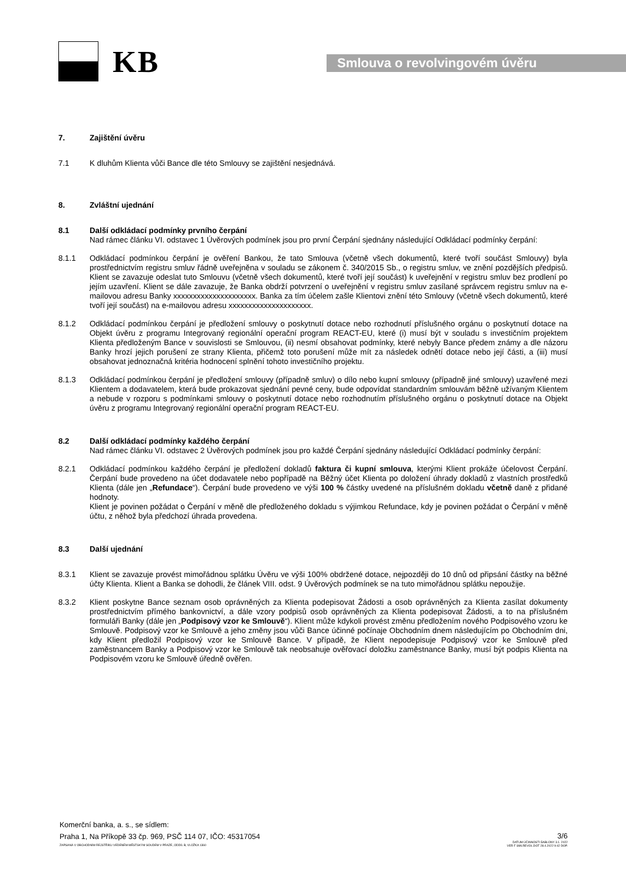KB
Smlouva o revolvingovém úvěru
7. Zajištění úvěru
7.1 K dluhům Klienta vůči Bance dle této Smlouvy se zajištění nesjednává.
8. Zvláštní ujednání
8.1 Další odkládací podmínky prvního čerpání
Nad rámec článku VI. odstavec 1 Úvěrových podmínek jsou pro první Čerpání sjednány následující Odkládací podmínky čerpání:
8.1.1 Odkládací podmínkou čerpání je ověření Bankou, že tato Smlouva (včetně všech dokumentů, které tvoří součást Smlouvy) byla prostřednictvím registru smluv řádně uveřejněna v souladu se zákonem č. 340/2015 Sb., o registru smluv, ve znění pozdějších předpisů. Klient se zavazuje odeslat tuto Smlouvu (včetně všech dokumentů, které tvoří její součást) k uveřejnění v registru smluv bez prodlení po jejím uzavření. Klient se dále zavazuje, že Banka obdrží potvrzení o uveřejnění v registru smluv zasílané správcem registru smluv na e-mailovou adresu Banky xxxxxxxxxxxxxxxxxxxxx. Banka za tím účelem zašle Klientovi znění této Smlouvy (včetně všech dokumentů, které tvoří její součást) na e-mailovou adresu xxxxxxxxxxxxxxxxxxxxx.
8.1.2 Odkládací podmínkou čerpání je předložení smlouvy o poskytnutí dotace nebo rozhodnutí příslušného orgánu o poskytnutí dotace na Objekt úvěru z programu Integrovaný regionální operační program REACT-EU, které (i) musí být v souladu s investičním projektem Klienta předloženým Bance v souvislosti se Smlouvou, (ii) nesmí obsahovat podmínky, které nebyly Bance předem známy a dle názoru Banky hrozí jejich porušení ze strany Klienta, přičemž toto porušení může mít za následek odnětí dotace nebo její části, a (iii) musí obsahovat jednoznačná kritéria hodnocení splnění tohoto investičního projektu.
8.1.3 Odkládací podmínkou čerpání je předložení smlouvy (případně smluv) o dílo nebo kupní smlouvy (případně jiné smlouvy) uzavřené mezi Klientem a dodavatelem, která bude prokazovat sjednání pevné ceny, bude odpovídat standardním smlouvám běžně užívaným Klientem a nebude v rozporu s podmínkami smlouvy o poskytnutí dotace nebo rozhodnutím příslušného orgánu o poskytnutí dotace na Objekt úvěru z programu Integrovaný regionální operační program REACT-EU.
8.2 Další odkládací podmínky každého čerpání
Nad rámec článku VI. odstavec 2 Úvěrových podmínek jsou pro každé Čerpání sjednány následující Odkládací podmínky čerpání:
8.2.1 Odkládací podmínkou každého čerpání je předložení dokladů faktura či kupní smlouva, kterými Klient prokáže účelovost Čerpání. Čerpání bude provedeno na účet dodavatele nebo popřípadě na Běžný účet Klienta po doložení úhrady dokladů z vlastních prostředků Klienta (dále jen „Refundace“). Čerpání bude provedeno ve výši 100 % částky uvedené na příslušném dokladu včetně daně z přidané hodnoty.
Klient je povinen požádat o Čerpání v měně dle předloženého dokladu s výjimkou Refundace, kdy je povinen požádat o Čerpání v měně účtu, z něhož byla předchozí úhrada provedena.
8.3 Další ujednání
8.3.1 Klient se zavazuje provést mimořádnou splátku Úvěru ve výši 100% obdržené dotace, nejpozději do 10 dnů od připsání částky na běžné účty Klienta. Klient a Banka se dohodli, že článek VIII. odst. 9 Úvěrových podmínek se na tuto mimořádnou splátku nepoužije.
8.3.2 Klient poskytne Bance seznam osob oprávněných za Klienta podepisovat Žádosti a osob oprávněných za Klienta zasílat dokumenty prostřednictvím přímého bankovnictví, a dále vzory podpisů osob oprávněných za Klienta podepisovat Žádosti, a to na příslušném formuláři Banky (dále jen „Podpisový vzor ke Smlouvě“). Klient může kdykoli provést změnu předložením nového Podpisového vzoru ke Smlouvě. Podpisový vzor ke Smlouvě a jeho změny jsou vůči Bance účinné počínaje Obchodním dnem následujícím po Obchodním dni, kdy Klient předložil Podpisový vzor ke Smlouvě Bance. V případě, že Klient nepodepisuje Podpisový vzor ke Smlouvě před zaměstnancem Banky a Podpisový vzor ke Smlouvě tak neobsahuje ověřovací doložku zaměstnance Banky, musí být podpis Klienta na Podpisovém vzoru ke Smlouvě úředně ověřen.
Komerční banka, a. s., se sídlem:
Praha 1, Na Příkopě 33 čp. 969, PSČ 114 07, IČO: 45317054
ZAPSANÁ V OBCHODNÍM REJSTŘÍKU VEDENÉM MĚSTSKÝM SOUDEM V PRAZE, ODDÍL B, VLOŽKA 1360
3/6
DATUM ÚČINNOSTI ŠABLONY 3.1. 2022
VER F SMLREVOL.DOT 28.4.2022 9:42 DOP.